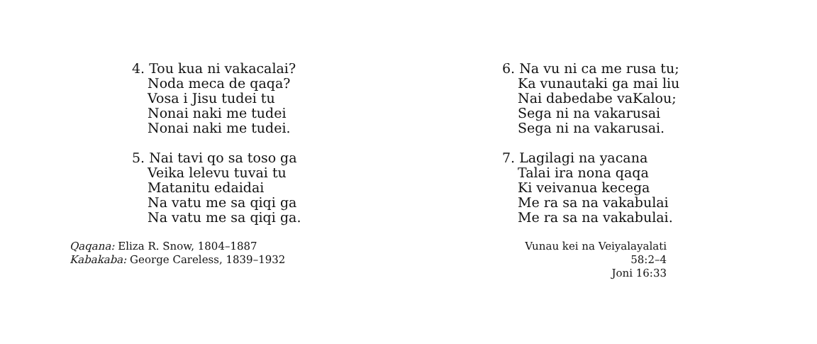4. Tou kua ni vakacalai?
Noda meca de qaqa?
Vosa i Jisu tudei tu
Nonai naki me tudei
Nonai naki me tudei.
5. Nai tavi qo sa toso ga
Veika lelevu tuvai tu
Matanitu edaidai
Na vatu me sa qiqi ga
Na vatu me sa qiqi ga.
Qaqana: Eliza R. Snow, 1804–1887
Kabakaba: George Careless, 1839–1932
6. Na vu ni ca me rusa tu;
Ka vunautaki ga mai liu
Nai dabedabe vaKalou;
Sega ni na vakarusai
Sega ni na vakarusai.
7. Lagilagi na yacana
Talai ira nona qaqa
Ki veivanua kecega
Me ra sa na vakabulai
Me ra sa na vakabulai.
Vunau kei na Veiyalayalati 58:2–4
Joni 16:33